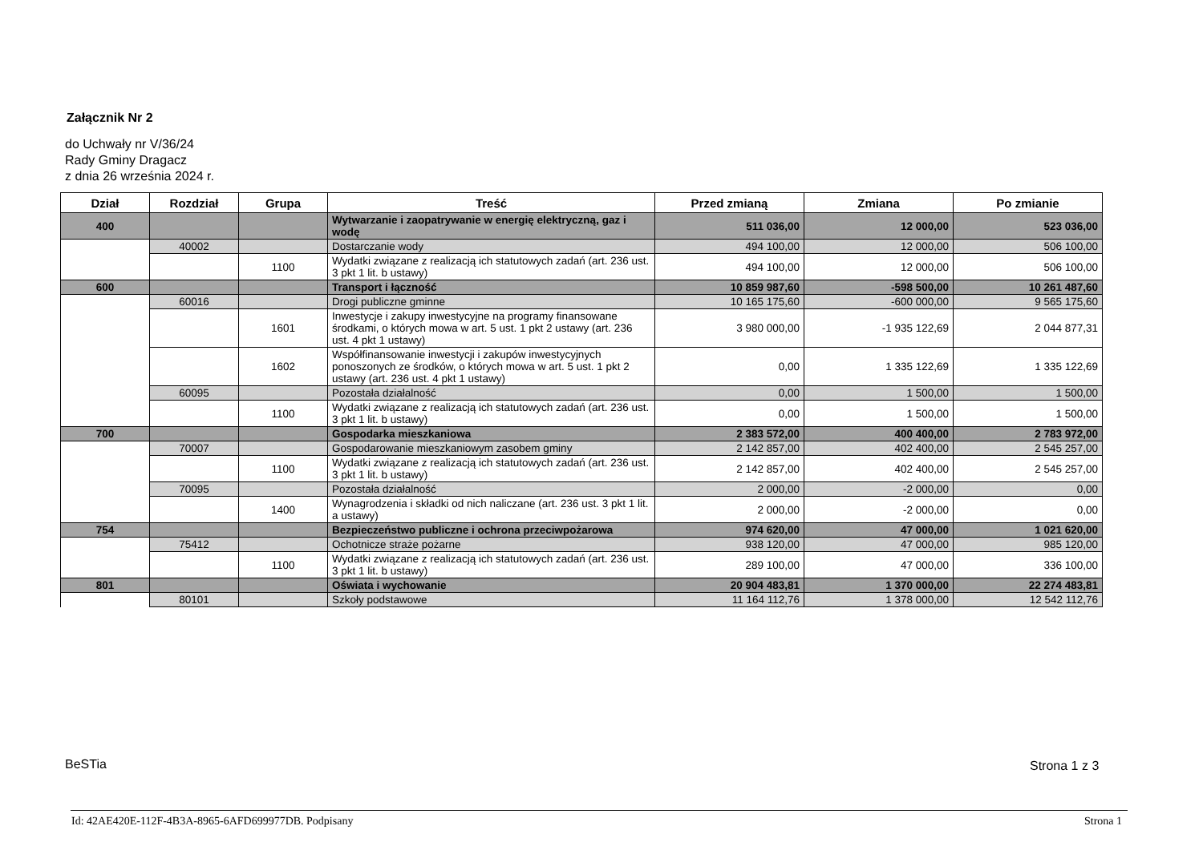Załącznik Nr 2
do Uchwały nr V/36/24
Rady Gminy Dragacz
z dnia 26 września 2024 r.
| Dział | Rozdział | Grupa | Treść | Przed zmianą | Zmiana | Po zmianie |
| --- | --- | --- | --- | --- | --- | --- |
| 400 | | | Wytwarzanie i zaopatrywanie w energię elektryczną, gaz i wodę | 511 036,00 | 12 000,00 | 523 036,00 |
| | 40002 | | Dostarczanie wody | 494 100,00 | 12 000,00 | 506 100,00 |
| | | 1100 | Wydatki związane z realizacją ich statutowych zadań (art. 236 ust. 3 pkt 1 lit. b ustawy) | 494 100,00 | 12 000,00 | 506 100,00 |
| 600 | | | Transport i łączność | 10 859 987,60 | -598 500,00 | 10 261 487,60 |
| | 60016 | | Drogi publiczne gminne | 10 165 175,60 | -600 000,00 | 9 565 175,60 |
| | | 1601 | Inwestycje i zakupy inwestycyjne na programy finansowane środkami, o których mowa w art. 5 ust. 1 pkt 2 ustawy (art. 236 ust. 4 pkt 1 ustawy) | 3 980 000,00 | -1 935 122,69 | 2 044 877,31 |
| | | 1602 | Współfinansowanie inwestycji i zakupów inwestycyjnych ponoszonych ze środków, o których mowa w art. 5 ust. 1 pkt 2 ustawy (art. 236 ust. 4 pkt 1 ustawy) | 0,00 | 1 335 122,69 | 1 335 122,69 |
| | 60095 | | Pozostała działalność | 0,00 | 1 500,00 | 1 500,00 |
| | | 1100 | Wydatki związane z realizacją ich statutowych zadań (art. 236 ust. 3 pkt 1 lit. b ustawy) | 0,00 | 1 500,00 | 1 500,00 |
| 700 | | | Gospodarka mieszkaniowa | 2 383 572,00 | 400 400,00 | 2 783 972,00 |
| | 70007 | | Gospodarowanie mieszkaniowym zasobem gminy | 2 142 857,00 | 402 400,00 | 2 545 257,00 |
| | | 1100 | Wydatki związane z realizacją ich statutowych zadań (art. 236 ust. 3 pkt 1 lit. b ustawy) | 2 142 857,00 | 402 400,00 | 2 545 257,00 |
| | 70095 | | Pozostała działalność | 2 000,00 | -2 000,00 | 0,00 |
| | | 1400 | Wynagrodzenia i składki od nich naliczane (art. 236 ust. 3 pkt 1 lit. a ustawy) | 2 000,00 | -2 000,00 | 0,00 |
| 754 | | | Bezpieczeństwo publiczne i ochrona przeciwpożarowa | 974 620,00 | 47 000,00 | 1 021 620,00 |
| | 75412 | | Ochotnicze straże pożarne | 938 120,00 | 47 000,00 | 985 120,00 |
| | | 1100 | Wydatki związane z realizacją ich statutowych zadań (art. 236 ust. 3 pkt 1 lit. b ustawy) | 289 100,00 | 47 000,00 | 336 100,00 |
| 801 | | | Oświata i wychowanie | 20 904 483,81 | 1 370 000,00 | 22 274 483,81 |
| | 80101 | | Szkoły podstawowe | 11 164 112,76 | 1 378 000,00 | 12 542 112,76 |
BeSTia Strona 1 z 3
Id: 42AE420E-112F-4B3A-8965-6AFD699977DB. Podpisany
Strona 1